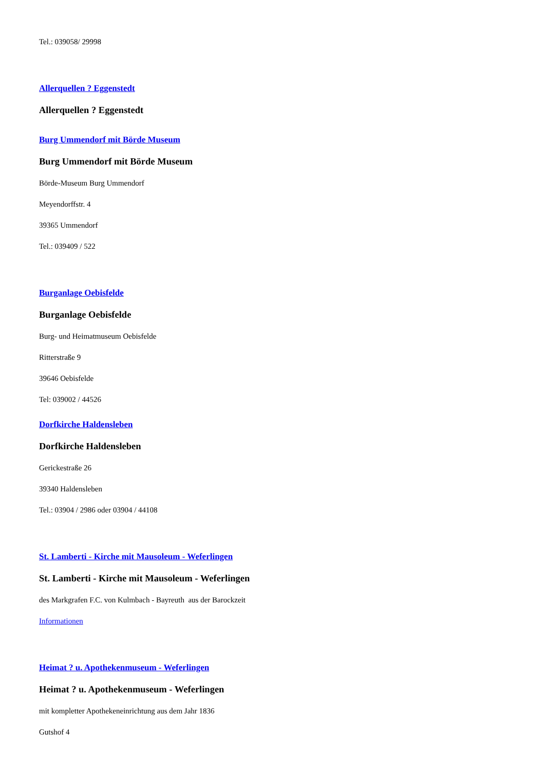Tel.: 039058/ 29998
Allerquellen ? Eggenstedt
Allerquellen ? Eggenstedt
Burg Ummendorf mit Börde Museum
Burg Ummendorf mit Börde Museum
Börde-Museum Burg Ummendorf
Meyendorffstr. 4
39365 Ummendorf
Tel.: 039409 / 522
Burganlage Oebisfelde
Burganlage Oebisfelde
Burg- und Heimatmuseum Oebisfelde
Ritterstraße 9
39646 Oebisfelde
Tel: 039002 / 44526
Dorfkirche Haldensleben
Dorfkirche Haldensleben
Gerickestraße 26
39340 Haldensleben
Tel.: 03904 / 2986 oder 03904 / 44108
St. Lamberti - Kirche mit Mausoleum - Weferlingen
St. Lamberti - Kirche mit Mausoleum - Weferlingen
des Markgrafen F.C. von Kulmbach - Bayreuth aus der Barockzeit
Informationen
Heimat ? u. Apothekenmuseum - Weferlingen
Heimat ? u. Apothekenmuseum - Weferlingen
mit kompletter Apothekeneinrichtung aus dem Jahr 1836
Gutshof 4